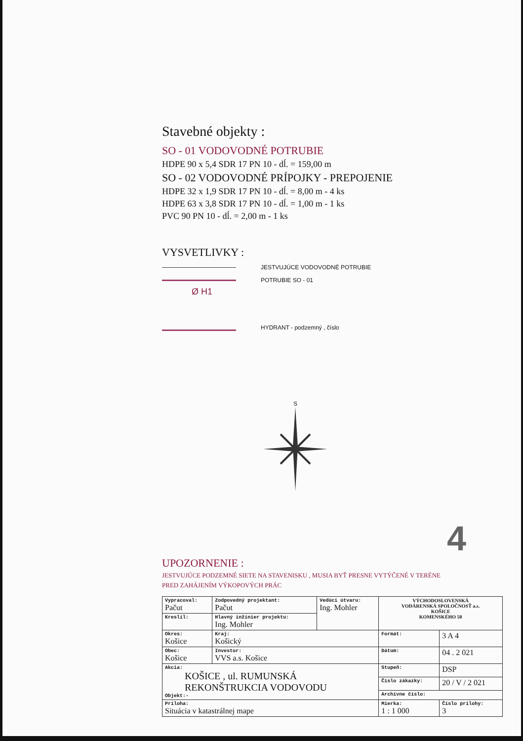Stavebné objekty :
SO - 01 VODOVODNÉ POTRUBIE
HDPE 90 x 5,4 SDR 17 PN 10 - dĺ. = 159,00 m
SO - 02 VODOVODNÉ PRÍPOJKY - PREPOJENIE
HDPE 32 x 1,9 SDR 17 PN 10 - dĺ. = 8,00 m - 4 ks
HDPE 63 x 3,8 SDR 17 PN 10 - dĺ. = 1,00 m - 1 ks
PVC 90 PN 10 - dĺ. = 2,00 m - 1 ks
VYSVETLIVKY :
JESTVUJÚCE VODOVODNÉ POTRUBIE
POTRUBIE SO - 01
Ø H1
HYDRANT - podzemný , číslo
S
UPOZORNENIE :
JESTVUJÚCE PODZEMNÉ SIETE NA STAVENISKU , MUSIA BYŤ PRESNE VYTÝČENÉ V TERÉNE
PRED ZAHÁJENÍM VÝKOPOVÝCH PRÁC
| Vypracoval: Pačut | Zodpovedný projektant: Pačut | Vedúci útvaru: Ing. Mohler | VÝCHODOSLOVENSKÁ VODÁRENSKÁ SPOLOČNOSŤ a.s. KOŠICE KOMENSKÉHO 50 | |
| Kreslil: | Hlavný inžinier projektu: Ing. Mohler | | | |
| Okres: Košice | Kraj: Košický | | Formát: | 3 A 4 |
| Obec: Košice | Investor: VVS a.s. Košice | | Dátum: | 04 . 2 021 |
| Akcia: KOŠICE , ul. RUMUNSKÁ REKONŠTRUKCIA VODOVODU Objekt:- | | | Stupeň: | DSP |
| | | | Číslo zákazky: | 20 / V / 2 021 |
| | | | Archívne číslo: | |
| Príloha: Situácia v katastrálnej mape | | | Mierka: 1 : 1 000 | Číslo prílohy: 3 |
4